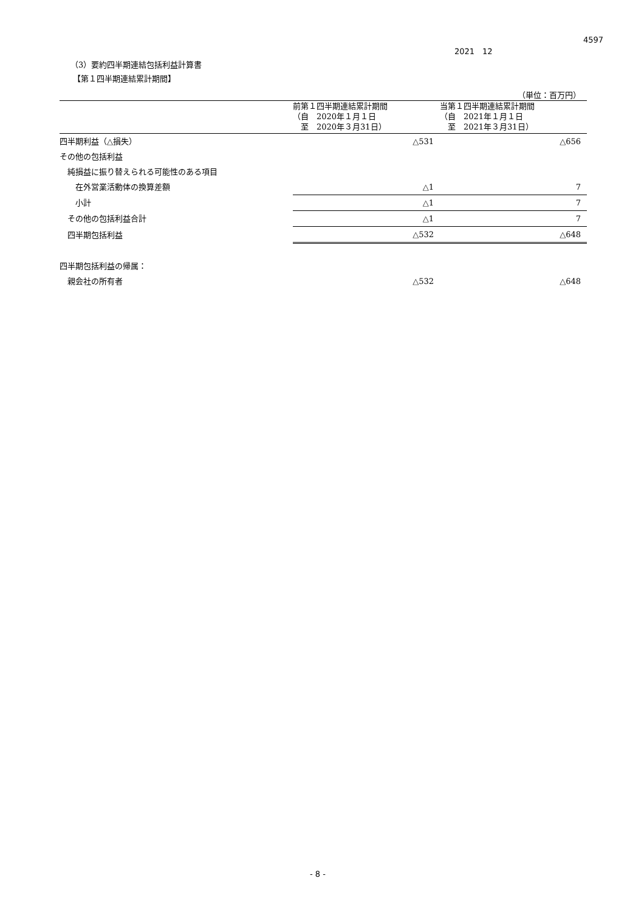4597
2021　12
（3）要約四半期連結包括利益計算書
【第１四半期連結累計期間】
（単位：百万円）
| | 前第１四半期連結累計期間 （自 2020年１月１日 至 2020年３月31日） | 当第１四半期連結累計期間 （自 2021年１月１日 至 2021年３月31日） |
| --- | --- | --- |
| 四半期利益（△損失） | △531 | △656 |
| その他の包括利益 | | |
| 純損益に振り替えられる可能性のある項目 | | |
| 在外営業活動体の換算差額 | △1 | 7 |
| 小計 | △1 | 7 |
| その他の包括利益合計 | △1 | 7 |
| 四半期包括利益 | △532 | △648 |
| 四半期包括利益の帰属： | | |
| 親会社の所有者 | △532 | △648 |
- 8 -